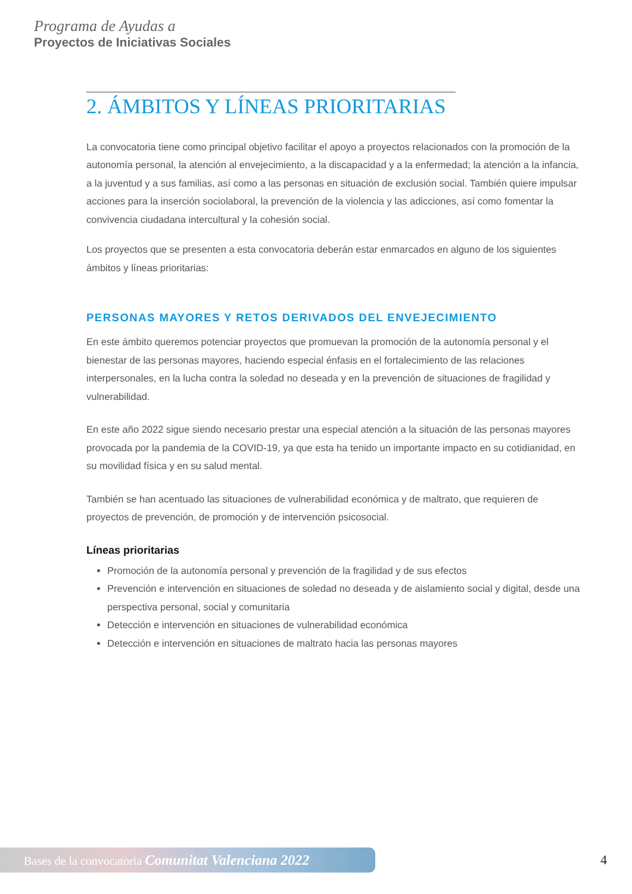Programa de Ayudas a
Proyectos de Iniciativas Sociales
2. ÁMBITOS Y LÍNEAS PRIORITARIAS
La convocatoria tiene como principal objetivo facilitar el apoyo a proyectos relacionados con la promoción de la autonomía personal, la atención al envejecimiento, a la discapacidad y a la enfermedad; la atención a la infancia, a la juventud y a sus familias, así como a las personas en situación de exclusión social. También quiere impulsar acciones para la inserción sociolaboral, la prevención de la violencia y las adicciones, así como fomentar la convivencia ciudadana intercultural y la cohesión social.
Los proyectos que se presenten a esta convocatoria deberán estar enmarcados en alguno de los siguientes ámbitos y líneas prioritarias:
PERSONAS MAYORES Y RETOS DERIVADOS DEL ENVEJECIMIENTO
En este ámbito queremos potenciar proyectos que promuevan la promoción de la autonomía personal y el bienestar de las personas mayores, haciendo especial énfasis en el fortalecimiento de las relaciones interpersonales, en la lucha contra la soledad no deseada y en la prevención de situaciones de fragilidad y vulnerabilidad.
En este año 2022 sigue siendo necesario prestar una especial atención a la situación de las personas mayores provocada por la pandemia de la COVID-19, ya que esta ha tenido un importante impacto en su cotidianidad, en su movilidad física y en su salud mental.
También se han acentuado las situaciones de vulnerabilidad económica y de maltrato, que requieren de proyectos de prevención, de promoción y de intervención psicosocial.
Líneas prioritarias
Promoción de la autonomía personal y prevención de la fragilidad y de sus efectos
Prevención e intervención en situaciones de soledad no deseada y de aislamiento social y digital, desde una perspectiva personal, social y comunitaria
Detección e intervención en situaciones de vulnerabilidad económica
Detección e intervención en situaciones de maltrato hacia las personas mayores
Bases de la convocatoria Comunitat Valenciana 2022 4